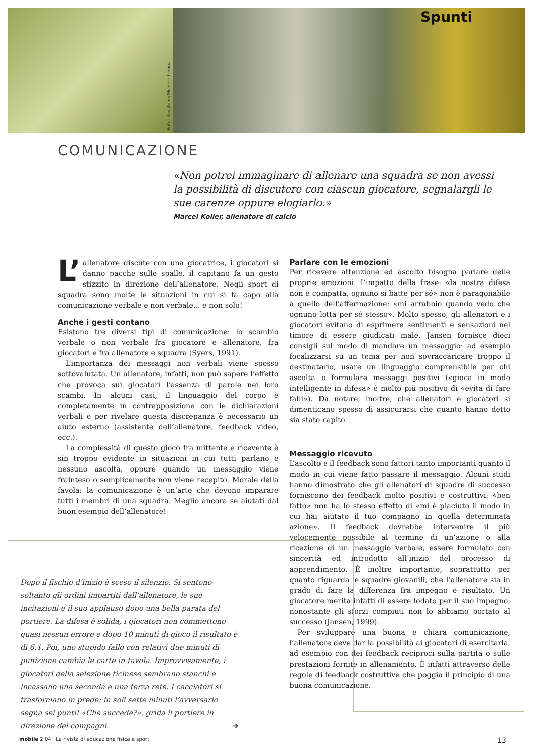Foto: Keystone/Michele Limina
Spunti
COMUNICAZIONE
«Non potrei immaginare di allenare una squadra se non avessi la possibilità di discutere con ciascun giocatore, segnalargli le sue carenze oppure elogiarlo.»
Marcel Koller, allenatore di calcio
L’ allenatore discute con una giocatrice, i giocatori si danno pacche sulle spalle, il capitano fa un gesto stizzito in direzione dell’allenatore. Negli sport di squadra sono molte le situazioni in cui si fa capo alla comunicazione verbale e non verbale... e non solo!
Anche i gesti contano
Esistono tre diversi tipi di comunicazione: lo scambio verbale o non verbale fra giocatore e allenatore, fra giocatori e fra allenatore e squadra (Syers, 1991).
L’importanza dei messaggi non verbali viene spesso sottovalutata. Un allenatore, infatti, non può sapere l’effetto che provoca sui giocatori l’assenza di parole nei loro scambi. In alcuni casi, il linguaggio del corpo è completamente in contrapposizione con le dichiarazioni verbali e per rivelare questa discrepanza è necessario un aiuto esterno (assistente dell’allenatore, feedback video, ecc.).
La complessità di questo gioco fra mittente e ricevente è sin troppo evidente in situazioni in cui tutti parlano e nessuno ascolta, oppure quando un messaggio viene frainteso o semplicemente non viene recepito. Morale della favola: la comunicazione è un’arte che devono imparare tutti i membri di una squadra. Meglio ancora se aiutati dal buon esempio dell’allenatore!
Parlare con le emozioni
Per ricevere attenzione ed ascolto bisogna parlare delle proprie emozioni. L’impatto della frase: «la nostra difesa non è compatta, ognuno si batte per sé» non è paragonabile a quello dell’affermazione: «mi arrabbio quando vedo che ognuno lotta per sé stesso». Molto spesso, gli allenatori e i giocatori evitano di esprimere sentimenti e sensazioni nel timore di essere giudicati male. Jansen fornisce dieci consigli sul modo di mandare un messaggio: ad esempio focalizzarsi su un tema per non sovraccaricare troppo il destinatario, usare un linguaggio comprensibile per chi ascolta o formulare messaggi positivi («gioca in modo intelligente in difesa» è molto più positivo di «evita di fare falli»). Da notare, inoltre, che allenatori e giocatori si dimenticano spesso di assicurarsi che quanto hanno detto sia stato capito.
Messaggio ricevuto
L’ascolto e il feedback sono fattori tanto importanti quanto il modo in cui viene fatto passare il messaggio. Alcuni studi hanno dimostrato che gli allenatori di squadre di successo forniscono dei feedback molto positivi e costruttivi: «ben fatto» non ha lo stesso effetto di «mi è piaciuto il modo in cui hai aiutato il tuo compagno in quella determinata azione». Il feedback dovrebbe intervenire il più velocemente possibile al termine di un’azione o alla ricezione di un messaggio verbale, essere formulato con sincerità ed introdotto all’inizio del processo di apprendimento. È inoltre importante, soprattutto per quanto riguarda le squadre giovanili, che l’allenatore sia in grado di fare la differenza fra impegno e risultato. Un giocatore merita infatti di essere lodato per il suo impegno, nonostante gli sforzi compiuti non lo abbiamo portato al successo (Jansen, 1999).
Per sviluppare una buona e chiara comunicazione, l’allenatore deve dar la possibilità ai giocatori di esercitarla, ad esempio con dei feedback reciproci sulla partita o sulle prestazioni fornite in allenamento. È infatti attraverso delle regole di feedback costruttive che poggia il principio di una buona comunicazione.
Dopo il fischio d’inizio è sceso il silenzio. Si sentono soltanto gli ordini impartiti dall’allenatore, le sue incitazioni e il suo applauso dopo una bella parata del portiere. La difesa è solida, i giocatori non commettono quasi nessun errore e dopo 10 minuti di gioco il risultato è di 6:1. Poi, uno stupido fallo con relativi due minuti di punizione cambia le carte in tavola. Improvvisamente, i giocatori della selezione ticinese sembrano stanchi e incassano una seconda e una terza rete. I cacciatori si trasformano in prede: in soli sette minuti l’avversario segna sei punti! «Che succede?», grida il portiere in direzione dei compagni. ➔
mobile 2|04 La rivista di educazione fisica e sport 13